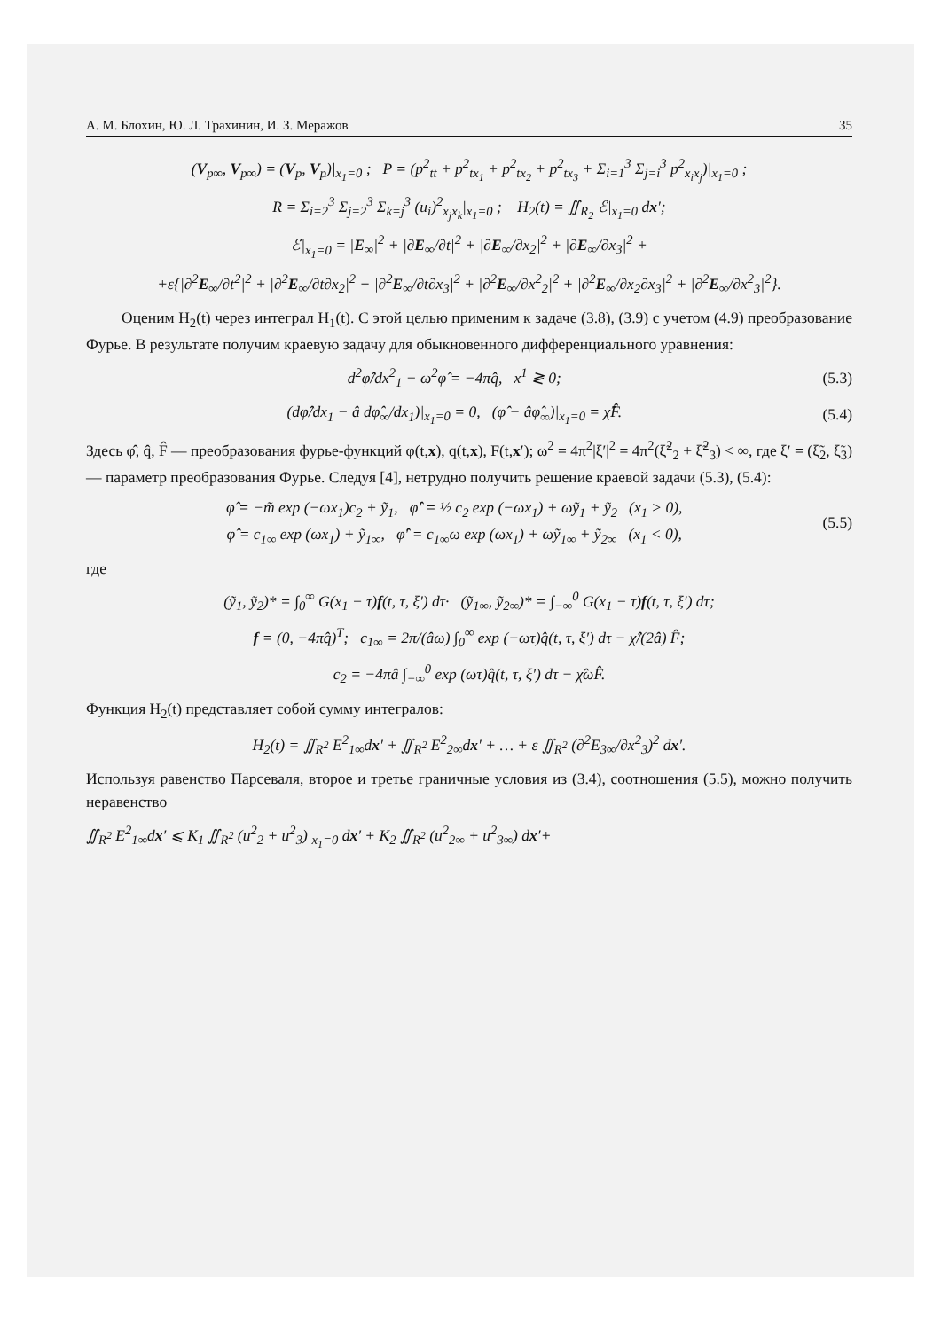А. М. Блохин, Ю. Л. Трахинин, И. З. Меражов 35
(V<sub>p∞</sub>, V<sub>p∞</sub>) = (V<sub>p</sub>, V<sub>p</sub>)|<sub>x<sub>1</sub>=0</sub> ; P = (p<sup>2</sup><sub>tt</sub> + p<sup>2</sup><sub>tx<sub>1</sub></sub> + p<sup>2</sup><sub>tx<sub>2</sub></sub> + p<sup>2</sup><sub>tx<sub>3</sub></sub> + Σ<sub>i=1</sub><sup>3</sup> Σ<sub>j=i</sub><sup>3</sup> p<sup>2</sup><sub>x<sub>i</sub>x<sub>j</sub></sub>)|<sub>x<sub>1</sub>=0</sub> ;
R = Σ<sub>i=2</sub><sup>3</sup> Σ<sub>j=2</sub><sup>3</sup> Σ<sub>k=j</sub><sup>3</sup> (u<sub>i</sub>)<sup>2</sup><sub>x<sub>j</sub>x<sub>k</sub></sub>|<sub>x<sub>1</sub>=0</sub> ; H<sub>2</sub>(t) = ∬<sub>R<sub>2</sub></sub> ℰ|<sub>x<sub>1</sub>=0</sub> dx′;
ℰ|<sub>x<sub>1</sub>=0</sub> = |E<sub>∞</sub>|<sup>2</sup> + |∂E<sub>∞</sub>/∂t|<sup>2</sup> + |∂E<sub>∞</sub>/∂x<sub>2</sub>|<sup>2</sup> + |∂E<sub>∞</sub>/∂x<sub>3</sub>|<sup>2</sup> +
+ε{|∂<sup>2</sup>E<sub>∞</sub>/∂t<sup>2</sup>|<sup>2</sup> + |∂<sup>2</sup>E<sub>∞</sub>/∂t∂x<sub>2</sub>|<sup>2</sup> + |∂<sup>2</sup>E<sub>∞</sub>/∂t∂x<sub>3</sub>|<sup>2</sup> + |∂<sup>2</sup>E<sub>∞</sub>/∂x<sup>2</sup><sub>2</sub>|<sup>2</sup> + |∂<sup>2</sup>E<sub>∞</sub>/∂x<sub>2</sub>∂x<sub>3</sub>|<sup>2</sup> + |∂<sup>2</sup>E<sub>∞</sub>/∂x<sup>2</sup><sub>3</sub>|<sup>2</sup>}.
Оценим H<sub>2</sub>(t) через интеграл H<sub>1</sub>(t). С этой целью применим к задаче (3.8), (3.9) с учетом (4.9) преобразование Фурье. В результате получим краевую задачу для обыкновенного дифференциального уравнения:
d<sup>2</sup>φ̂/dx<sup>2</sup><sub>1</sub> − ω<sup>2</sup>φ̂ = −4πq̂, x<sup>1</sup> ≷ 0;
(5.3)
(dφ̂/dx<sub>1</sub> − â dφ̂<sub>∞</sub>/dx<sub>1</sub>)|<sub>x<sub>1</sub>=0</sub> = 0, (φ̂ − âφ̂<sub>∞</sub>)|<sub>x<sub>1</sub>=0</sub> = χ̂F̂.
(5.4)
Здесь φ̂, q̂, F̂ — преобразования фурье-функций φ(t,x), q(t,x), F(t,x′); ω<sup>2</sup> = 4π<sup>2</sup>|ξ′|<sup>2</sup> = 4π<sup>2</sup>(ξ̃<sup>2</sup><sub>2</sub> + ξ̃<sup>2</sup><sub>3</sub>) < ∞, где ξ′ = (ξ̃<sub>2</sub>, ξ̃<sub>3</sub>) — параметр преобразования Фурье. Следуя [4], нетрудно получить решение краевой задачи (5.3), (5.4):
φ̂ = −m̃ exp (−ωx<sub>1</sub>)c<sub>2</sub> + ỹ<sub>1</sub>, φ̂′ = ½ c<sub>2</sub> exp (−ωx<sub>1</sub>) + ωỹ<sub>1</sub> + ỹ<sub>2</sub> (x<sub>1</sub> > 0),
φ̂ = c<sub>1∞</sub> exp (ωx<sub>1</sub>) + ỹ<sub>1∞</sub>, φ̂′ = c<sub>1∞</sub>ω exp (ωx<sub>1</sub>) + ωỹ<sub>1∞</sub> + ỹ<sub>2∞</sub> (x<sub>1</sub> < 0),
(5.5)
где
(ỹ<sub>1</sub>, ỹ<sub>2</sub>)* = ∫<sub>0</sub><sup>∞</sup> G(x<sub>1</sub> − τ)f(t, τ, ξ′) dτ· (ỹ<sub>1∞</sub>, ỹ<sub>2∞</sub>)* = ∫<sub>−∞</sub><sup>0</sup> G(x<sub>1</sub> − τ)f(t, τ, ξ′) dτ;
f = (0, −4πq̂)<sup>T</sup>; c<sub>1∞</sub> = 2π/(âω) ∫<sub>0</sub><sup>∞</sup> exp (−ωτ)q̂(t, τ, ξ′) dτ − χ̂/(2â) F̂;
c<sub>2</sub> = −4πâ ∫<sub>−∞</sub><sup>0</sup> exp (ωτ)q̂(t, τ, ξ′) dτ − χ̂ωF̂.
Функция H<sub>2</sub>(t) представляет собой сумму интегралов:
H<sub>2</sub>(t) = ∬<sub>R<sup>2</sup></sub> E<sup>2</sup><sub>1∞</sub>dx′ + ∬<sub>R<sup>2</sup></sub> E<sup>2</sup><sub>2∞</sub>dx′ + … + ε ∬<sub>R<sup>2</sup></sub> (∂<sup>2</sup>E<sub>3∞</sub>/∂x<sup>2</sup><sub>3</sub>)<sup>2</sup> dx′.
Используя равенство Парсеваля, второе и третье граничные условия из (3.4), соотношения (5.5), можно получить неравенство
∬<sub>R<sup>2</sup></sub> E<sup>2</sup><sub>1∞</sub>dx′ ⩽ K<sub>1</sub> ∬<sub>R<sup>2</sup></sub> (u<sup>2</sup><sub>2</sub> + u<sup>2</sup><sub>3</sub>)|<sub>x<sub>1</sub>=0</sub> dx′ + K<sub>2</sub> ∬<sub>R<sup>2</sup></sub> (u<sup>2</sup><sub>2∞</sub> + u<sup>2</sup><sub>3∞</sub>) dx′+